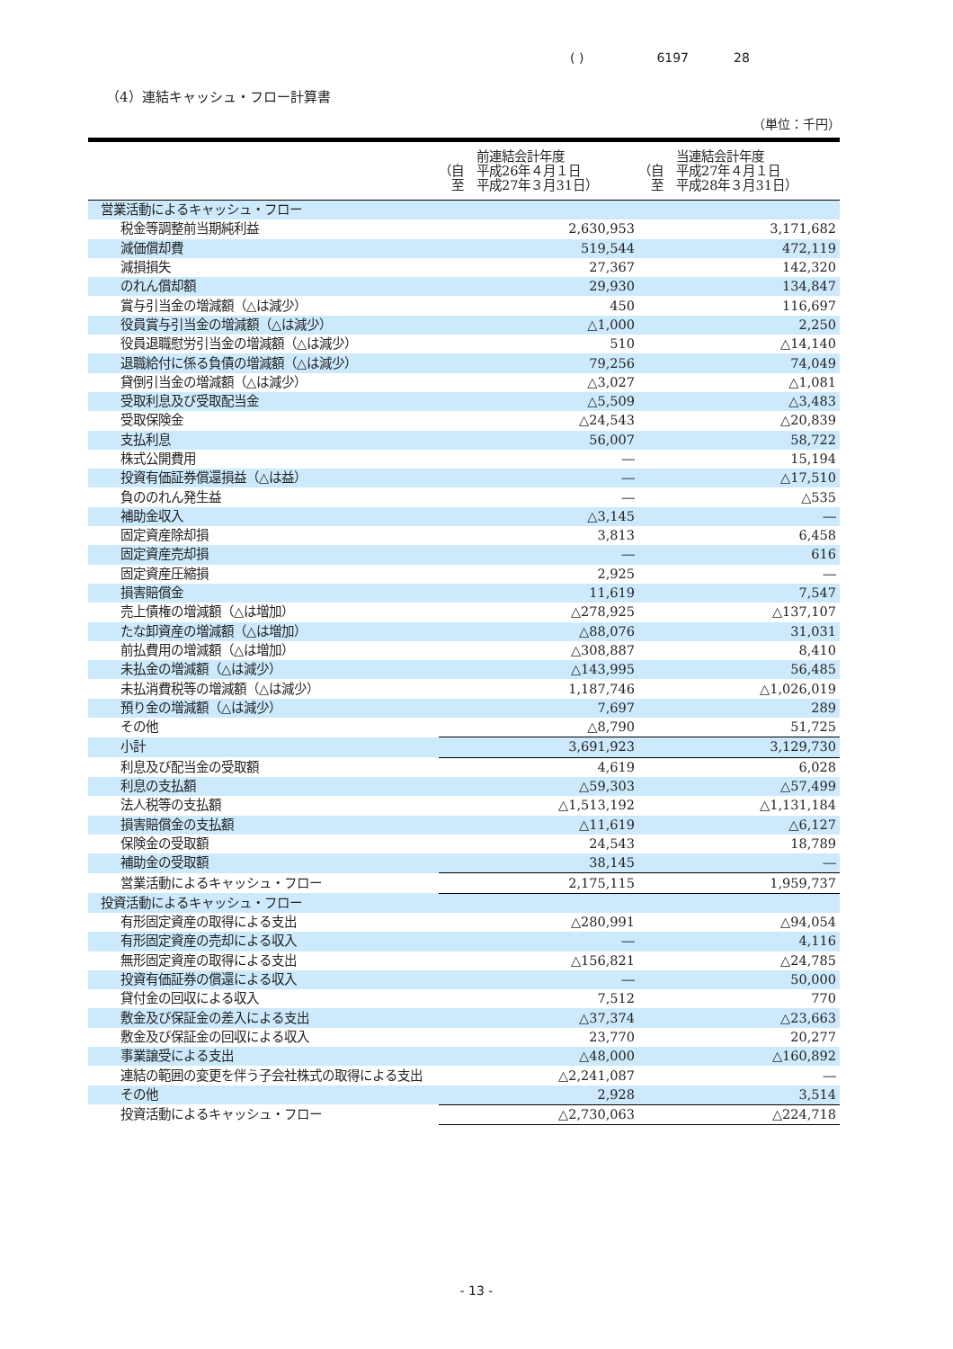( ) 619728
（4）連結キャッシュ・フロー計算書
（単位：千円）
| | 前連結会計年度 （自 平成26年４月１日 至 平成27年３月31日） | 当連結会計年度 （自 平成27年４月１日 至 平成28年３月31日） |
| --- | --- | --- |
| 営業活動によるキャッシュ・フロー | | |
| 税金等調整前当期純利益 | 2,630,953 | 3,171,682 |
| 減価償却費 | 519,544 | 472,119 |
| 減損損失 | 27,367 | 142,320 |
| のれん償却額 | 29,930 | 134,847 |
| 賞与引当金の増減額（△は減少） | 450 | 116,697 |
| 役員賞与引当金の増減額（△は減少） | △1,000 | 2,250 |
| 役員退職慰労引当金の増減額（△は減少） | 510 | △14,140 |
| 退職給付に係る負債の増減額（△は減少） | 79,256 | 74,049 |
| 貸倒引当金の増減額（△は減少） | △3,027 | △1,081 |
| 受取利息及び受取配当金 | △5,509 | △3,483 |
| 受取保険金 | △24,543 | △20,839 |
| 支払利息 | 56,007 | 58,722 |
| 株式公開費用 | ― | 15,194 |
| 投資有価証券償還損益（△は益） | ― | △17,510 |
| 負ののれん発生益 | ― | △535 |
| 補助金収入 | △3,145 | ― |
| 固定資産除却損 | 3,813 | 6,458 |
| 固定資産売却損 | ― | 616 |
| 固定資産圧縮損 | 2,925 | ― |
| 損害賠償金 | 11,619 | 7,547 |
| 売上債権の増減額（△は増加） | △278,925 | △137,107 |
| たな卸資産の増減額（△は増加） | △88,076 | 31,031 |
| 前払費用の増減額（△は増加） | △308,887 | 8,410 |
| 未払金の増減額（△は減少） | △143,995 | 56,485 |
| 未払消費税等の増減額（△は減少） | 1,187,746 | △1,026,019 |
| 預り金の増減額（△は減少） | 7,697 | 289 |
| その他 | △8,790 | 51,725 |
| 小計 | 3,691,923 | 3,129,730 |
| 利息及び配当金の受取額 | 4,619 | 6,028 |
| 利息の支払額 | △59,303 | △57,499 |
| 法人税等の支払額 | △1,513,192 | △1,131,184 |
| 損害賠償金の支払額 | △11,619 | △6,127 |
| 保険金の受取額 | 24,543 | 18,789 |
| 補助金の受取額 | 38,145 | ― |
| 営業活動によるキャッシュ・フロー | 2,175,115 | 1,959,737 |
| 投資活動によるキャッシュ・フロー | | |
| 有形固定資産の取得による支出 | △280,991 | △94,054 |
| 有形固定資産の売却による収入 | ― | 4,116 |
| 無形固定資産の取得による支出 | △156,821 | △24,785 |
| 投資有価証券の償還による収入 | ― | 50,000 |
| 貸付金の回収による収入 | 7,512 | 770 |
| 敷金及び保証金の差入による支出 | △37,374 | △23,663 |
| 敷金及び保証金の回収による収入 | 23,770 | 20,277 |
| 事業譲受による支出 | △48,000 | △160,892 |
| 連結の範囲の変更を伴う子会社株式の取得による支出 | △2,241,087 | ― |
| その他 | 2,928 | 3,514 |
| 投資活動によるキャッシュ・フロー | △2,730,063 | △224,718 |
- 13 -